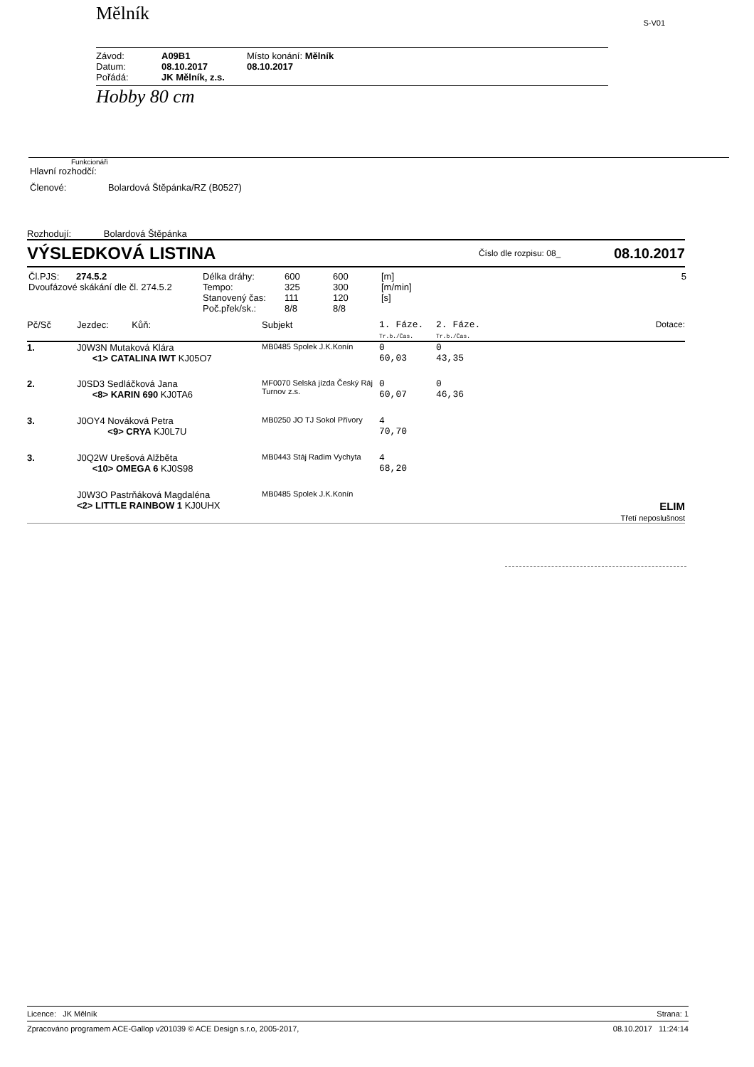Mělník
S-V01
| Závod: | A09B1 | Místo konání: Mělník |
| Datum: | 08.10.2017 | 08.10.2017 |
| Pořádá: | JK Mělník, z.s. | |
Hobby 80 cm
Funkcionáři
Hlavní rozhodčí:
Členové: Bolardová Štěpánka/RZ (B0527)
Rozhodují: Bolardová Štěpánka
VÝSLEDKOVÁ LISTINA
Číslo dle rozpisu: 08_
08.10.2017
| Čl.PJS: 274.5.2 | Délka dráhy: | 600 | 600 | [m] | 5 |
| Dvoufázové skákání dle čl. 274.5.2 | Tempo: | 325 | 300 | [m/min] | |
| | Stanovený čas: | 111 | 120 | [s] | |
| | Poč.přek/sk.: | 8/8 | 8/8 | | |
| Pč/Sč | Jezdec: Kůň: | Subjekt | 1. Fáze. Tr.b./Čas. | 2. Fáze. Tr.b./Čas. | Dotace: |
| --- | --- | --- | --- | --- | --- |
| 1. | J0W3N Mutaková Klára <1> CATALINA IWT KJ05O7 | MB0485 Spolek J.K.Konín | 0 60,03 | 0 43,35 | |
| 2. | J0SD3 Sedláčková Jana <8> KARIN 690 KJ0TA6 | MF0070 Selská jízda Český Ráj Turnov z.s. | 0 60,07 | 0 46,36 | |
| 3. | J0OY4 Nováková Petra <9> CRYA KJ0L7U | MB0250 JO TJ Sokol Přívory | 4 70,70 | | |
| 3. | J0Q2W Urešová Alžběta <10> OMEGA 6 KJ0S98 | MB0443 Stáj Radim Vychyta | 4 68,20 | | |
| | J0W3O Pastrňáková Magdaléna <2> LITTLE RAINBOW 1 KJ0UHX | MB0485 Spolek J.K.Konín | | | ELIM Třetí neposlušnost |
Licence: JK Mělník Strana: 1
Zpracováno programem ACE-Gallop v201039 © ACE Design s.r.o, 2005-2017, 08.10.2017 11:24:14